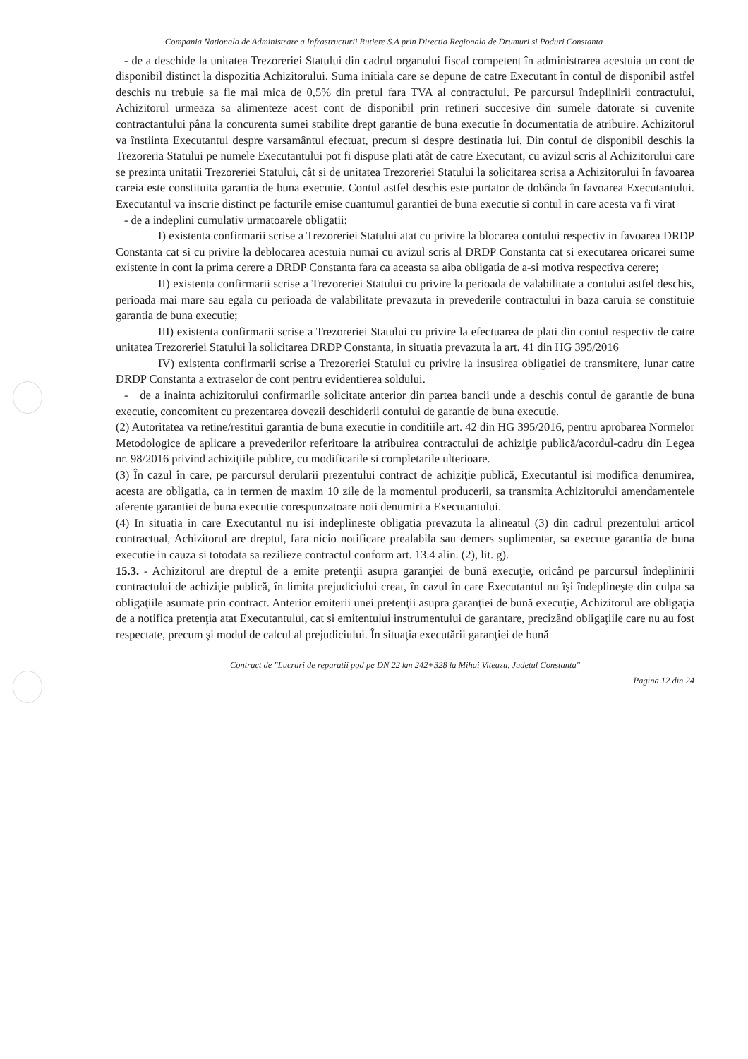Compania Nationala de Administrare a Infrastructurii Rutiere S.A prin Directia Regionala de Drumuri si Poduri Constanta
- de a deschide la unitatea Trezoreriei Statului din cadrul organului fiscal competent în administrarea acestuia un cont de disponibil distinct la dispozitia Achizitorului. Suma initiala care se depune de catre Executant în contul de disponibil astfel deschis nu trebuie sa fie mai mica de 0,5% din pretul fara TVA al contractului. Pe parcursul îndeplinirii contractului, Achizitorul urmeaza sa alimenteze acest cont de disponibil prin retineri succesive din sumele datorate si cuvenite contractantului pâna la concurenta sumei stabilite drept garantie de buna executie în documentatia de atribuire. Achizitorul va înstiinta Executantul despre varsamântul efectuat, precum si despre destinatia lui. Din contul de disponibil deschis la Trezoreria Statului pe numele Executantului pot fi dispuse plati atât de catre Executant, cu avizul scris al Achizitorului care se prezinta unitatii Trezoreriei Statului, cât si de unitatea Trezoreriei Statului la solicitarea scrisa a Achizitorului în favoarea careia este constituita garantia de buna executie. Contul astfel deschis este purtator de dobânda în favoarea Executantului. Executantul va inscrie distinct pe facturile emise cuantumul garantiei de buna executie si contul in care acesta va fi virat
- de a indeplini cumulativ urmatoarele obligatii:
I) existenta confirmarii scrise a Trezoreriei Statului atat cu privire la blocarea contului respectiv in favoarea DRDP Constanta cat si cu privire la deblocarea acestuia numai cu avizul scris al DRDP Constanta cat si executarea oricarei sume existente in cont la prima cerere a DRDP Constanta fara ca aceasta sa aiba obligatia de a-si motiva respectiva cerere;
II) existenta confirmarii scrise a Trezoreriei Statului cu privire la perioada de valabilitate a contului astfel deschis, perioada mai mare sau egala cu perioada de valabilitate prevazuta in prevederile contractului in baza caruia se constituie garantia de buna executie;
III) existenta confirmarii scrise a Trezoreriei Statului cu privire la efectuarea de plati din contul respectiv de catre unitatea Trezoreriei Statului la solicitarea DRDP Constanta, in situatia prevazuta la art. 41 din HG 395/2016
IV) existenta confirmarii scrise a Trezoreriei Statului cu privire la insusirea obligatiei de transmitere, lunar catre DRDP Constanta a extraselor de cont pentru evidentierea soldului.
- de a inainta achizitorului confirmarile solicitate anterior din partea bancii unde a deschis contul de garantie de buna executie, concomitent cu prezentarea dovezii deschiderii contului de garantie de buna executie.
(2) Autoritatea va retine/restitui garantia de buna executie in conditiile art. 42 din HG 395/2016, pentru aprobarea Normelor Metodologice de aplicare a prevederilor referitoare la atribuirea contractului de achiziţie publică/acordul-cadru din Legea nr. 98/2016 privind achiziţiile publice, cu modificarile si completarile ulterioare.
(3) În cazul în care, pe parcursul derularii prezentului contract de achiziţie publică, Executantul isi modifica denumirea, acesta are obligatia, ca in termen de maxim 10 zile de la momentul producerii, sa transmita Achizitorului amendamentele aferente garantiei de buna executie corespunzatoare noii denumiri a Executantului.
(4) In situatia in care Executantul nu isi indeplineste obligatia prevazuta la alineatul (3) din cadrul prezentului articol contractual, Achizitorul are dreptul, fara nicio notificare prealabila sau demers suplimentar, sa execute garantia de buna executie in cauza si totodata sa rezilieze contractul conform art. 13.4 alin. (2), lit. g).
15.3. - Achizitorul are dreptul de a emite pretenţii asupra garanţiei de bună execuţie, oricând pe parcursul îndeplinirii contractului de achiziţie publică, în limita prejudiciului creat, în cazul în care Executantul nu îşi îndeplineşte din culpa sa obligaţiile asumate prin contract. Anterior emiterii unei pretenţii asupra garanţiei de bună execuţie, Achizitorul are obligaţia de a notifica pretenţia atat Executantului, cat si emitentului instrumentului de garantare, precizând obligaţiile care nu au fost respectate, precum şi modul de calcul al prejudiciului. În situaţia executării garanţiei de bună
Contract de "Lucrari de reparatii pod pe DN 22 km 242+328 la Mihai Viteazu, Judetul Constanta"
Pagina 12 din 24